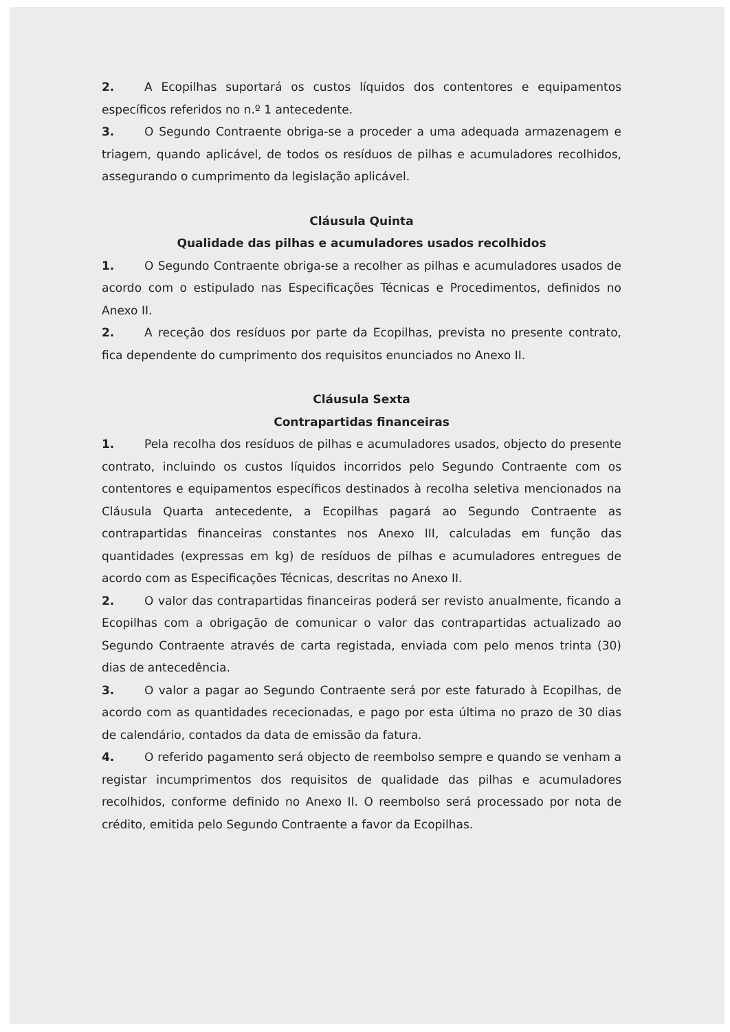2. A Ecopilhas suportará os custos líquidos dos contentores e equipamentos específicos referidos no n.º 1 antecedente.
3. O Segundo Contraente obriga-se a proceder a uma adequada armazenagem e triagem, quando aplicável, de todos os resíduos de pilhas e acumuladores recolhidos, assegurando o cumprimento da legislação aplicável.
Cláusula Quinta
Qualidade das pilhas e acumuladores usados recolhidos
1. O Segundo Contraente obriga-se a recolher as pilhas e acumuladores usados de acordo com o estipulado nas Especificações Técnicas e Procedimentos, definidos no Anexo II.
2. A receção dos resíduos por parte da Ecopilhas, prevista no presente contrato, fica dependente do cumprimento dos requisitos enunciados no Anexo II.
Cláusula Sexta
Contrapartidas financeiras
1. Pela recolha dos resíduos de pilhas e acumuladores usados, objecto do presente contrato, incluindo os custos líquidos incorridos pelo Segundo Contraente com os contentores e equipamentos específicos destinados à recolha seletiva mencionados na Cláusula Quarta antecedente, a Ecopilhas pagará ao Segundo Contraente as contrapartidas financeiras constantes nos Anexo III, calculadas em função das quantidades (expressas em kg) de resíduos de pilhas e acumuladores entregues de acordo com as Especificações Técnicas, descritas no Anexo II.
2. O valor das contrapartidas financeiras poderá ser revisto anualmente, ficando a Ecopilhas com a obrigação de comunicar o valor das contrapartidas actualizado ao Segundo Contraente através de carta registada, enviada com pelo menos trinta (30) dias de antecedência.
3. O valor a pagar ao Segundo Contraente será por este faturado à Ecopilhas, de acordo com as quantidades rececionadas, e pago por esta última no prazo de 30 dias de calendário, contados da data de emissão da fatura.
4. O referido pagamento será objecto de reembolso sempre e quando se venham a registar incumprimentos dos requisitos de qualidade das pilhas e acumuladores recolhidos, conforme definido no Anexo II. O reembolso será processado por nota de crédito, emitida pelo Segundo Contraente a favor da Ecopilhas.